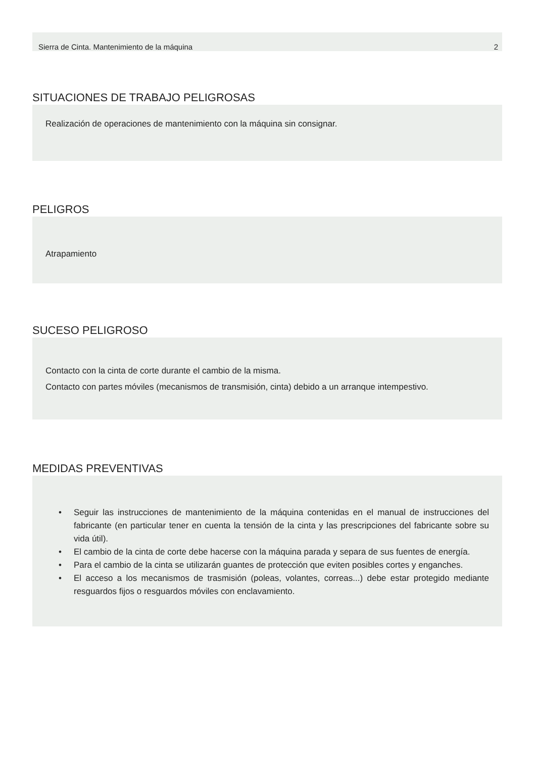Sierra de Cinta. Mantenimiento de la máquina 2
SITUACIONES DE TRABAJO PELIGROSAS
Realización de operaciones de mantenimiento con la máquina sin consignar.
PELIGROS
Atrapamiento
SUCESO PELIGROSO
Contacto con la cinta de corte durante el cambio de la misma.
Contacto con partes móviles (mecanismos de transmisión, cinta) debido a un arranque intempestivo.
MEDIDAS PREVENTIVAS
• Seguir las instrucciones de mantenimiento de la máquina contenidas en el manual de instrucciones del fabricante (en particular tener en cuenta la tensión de la cinta y las prescripciones del fabricante sobre su vida útil).
• El cambio de la cinta de corte debe hacerse con la máquina parada y separa de sus fuentes de energía.
• Para el cambio de la cinta se utilizarán guantes de protección que eviten posibles cortes y enganches.
• El acceso a los mecanismos de trasmisión (poleas, volantes, correas...) debe estar protegido mediante resguardos fijos o resguardos móviles con enclavamiento.